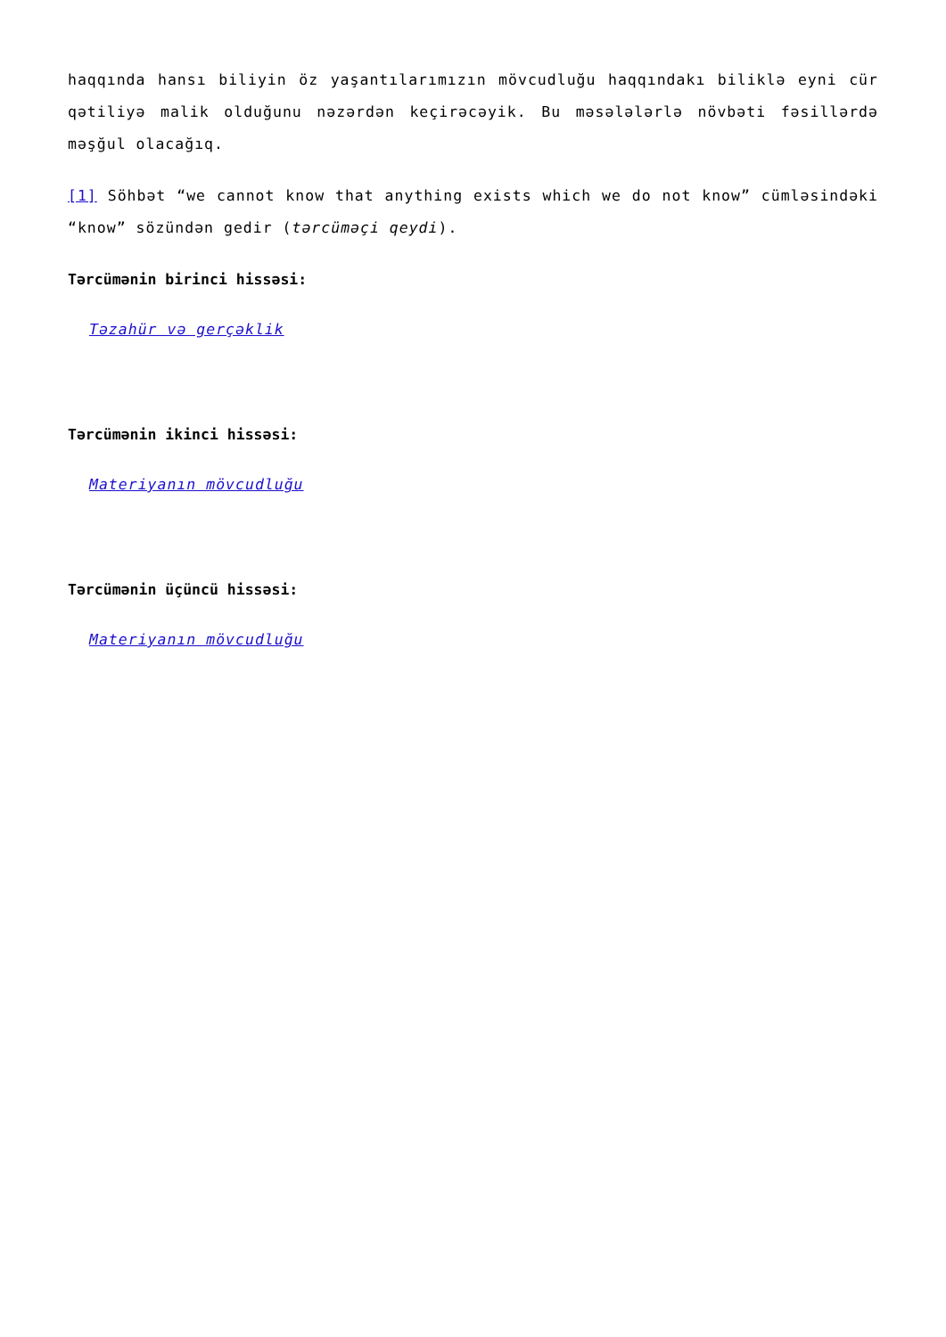haqqında hansı biliyin öz yaşantılarımızın mövcudluğu haqqındakı biliklə eyni cür qətiliyə malik olduğunu nəzərdən keçirəcəyik. Bu məsələlərlə növbəti fəsillərdə məşğul olacağıq.
[1] Söhbət “we cannot know that anything exists which we do not know” cümləsindəki “know” sözündən gedir (tərcüməçi qeydi).
Tərcümənin birinci hissəsi:
Təzahür və gerçəklik
Tərcümənin ikinci hissəsi:
Materiyanın mövcudluğu
Tərcümənin üçüncü hissəsi:
Materiyanın mövcudluğu